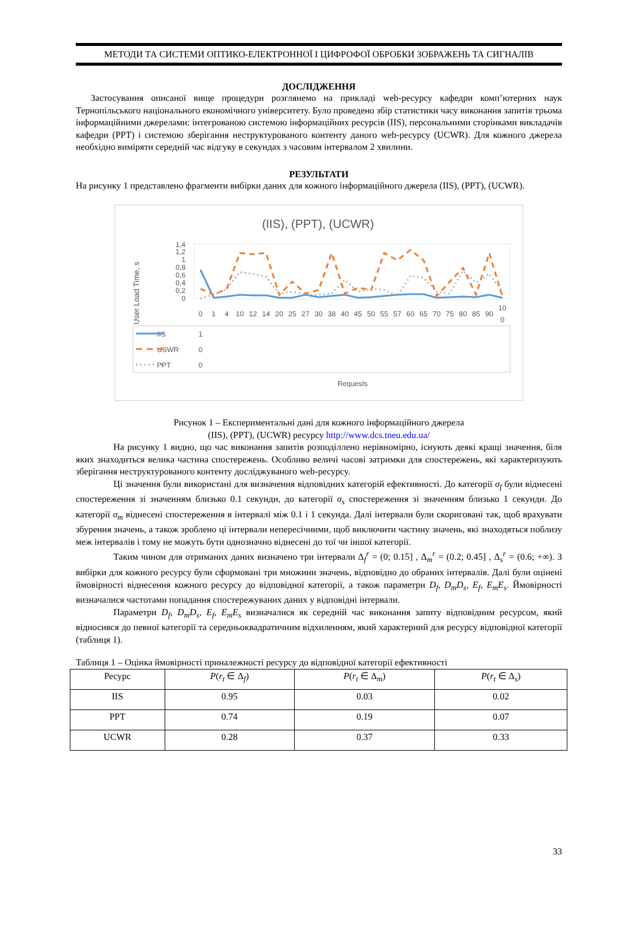МЕТОДИ ТА СИСТЕМИ ОПТИКО-ЕЛЕКТРОННОЇ І ЦИФРОФОЇ ОБРОБКИ ЗОБРАЖЕНЬ ТА СИГНАЛІВ
ДОСЛІДЖЕННЯ
Застосування описаної вище процедури розглянемо на прикладі web-ресурсу кафедри комп’ютерних наук Тернопільського національного економічного університету. Було проведено збір статистики часу виконання запитів трьома інформаційними джерелами: інтегрованою системою інформаційних ресурсів (IIS), персональними сторінками викладачів кафедри (PPT) і системою зберігання неструктурованого контенту даного web-ресурсу (UCWR). Для кожного джерела необхідно виміряти середній час відгуку в секундах з часовим інтервалом 2 хвилини.
РЕЗУЛЬТАТИ
На рисунку 1 представлено фрагменти вибірки даних для кожного інформаційного джерела (IIS), (PPT), (UCWR).
(IIS), (PPT), (UCWR)
User Load Time, s
1,4
1,2
1
0,8
0,6
0,4
0,2
0
0
1
4
10
12
14
20
25
27
30
38
40
45
50
55
57
60
65
70
75
80
85
90
10
0
1
0
0
IIS
USWR
PPT
Requests
Рисунок 1 – Експериментальні дані для кожного інформаційного джерела
(IIS), (PPT), (UCWR) ресурсу http://www.dcs.tneu.edu.ua/
На рисунку 1 видно, що час виконання запитів розподіллено нерівномірно, існують деякі кращі значення, біля яких знаходиться велика частина спостережень. Особливо величі часові затримки для спостережень, які характеризують зберігання неструктурованого контенту досліджуваного web-ресурсу.
Ці значення були використані для визначення відповідних категорій ефективності. До категорії σ<sub>f</sub> були віднесені спостереження зі значенням близько 0.1 секунди, до категорії σ<sub>s</sub> спостереження зі значенням близько 1 секунди. До категорії σ<sub>m</sub> віднесені спостереження в інтервалі між 0.1 і 1 секунда. Далі інтервали були скориговані так, щоб врахувати збурення значень, а також зроблено ці інтервали непересічними, щоб виключити частину значень, які знаходяться поблизу меж інтервалів і тому не можуть бути однозначно віднесені до тої чи іншої категорії.
Таким чином для отриманих даних визначено три інтервали Δ<sub>f</sub><sup>r</sup> = (0; 0.15] , Δ<sub>m</sub><sup>r</sup> = (0.2; 0.45] , Δ<sub>s</sub><sup>r</sup> = (0.6; +∞). З вибірки для кожного ресурсу були сформовані три множини значень, відповідно до обраних інтервалів. Далі були оцінені ймовірності віднесення кожного ресурсу до відповідної категорії, а також параметри D<sub>f</sub>, D<sub>m</sub>D<sub>s</sub>, E<sub>f</sub>, E<sub>m</sub>E<sub>s</sub>. Ймовірності визначалися частотами попадання спостережуваних даних у відповідні інтервали.
Параметри D<sub>f</sub>, D<sub>m</sub>D<sub>s</sub>, E<sub>f</sub>, E<sub>m</sub>E<sub>s</sub> визначалися як середній час виконання запиту відповідним ресурсом, який відносився до певної категорії та середньоквадратичним відхиленням, який характерний для ресурсу відповідної категорії (таблиця 1).
Таблиця 1 – Оцінка ймовірності приналежності ресурсу до відповідної категорії ефективності
| Ресурс | P ( r<sub>t</sub> ∈ Δ<sub>f</sub>) | P ( r<sub>t</sub> ∈ Δ<sub>m</sub>) | P ( r<sub>t</sub> ∈ Δ<sub>s</sub>) |
| IIS | 0.95 | 0.03 | 0.02 |
| PPT | 0.74 | 0.19 | 0.07 |
| UCWR | 0.28 | 0.37 | 0.33 |
33